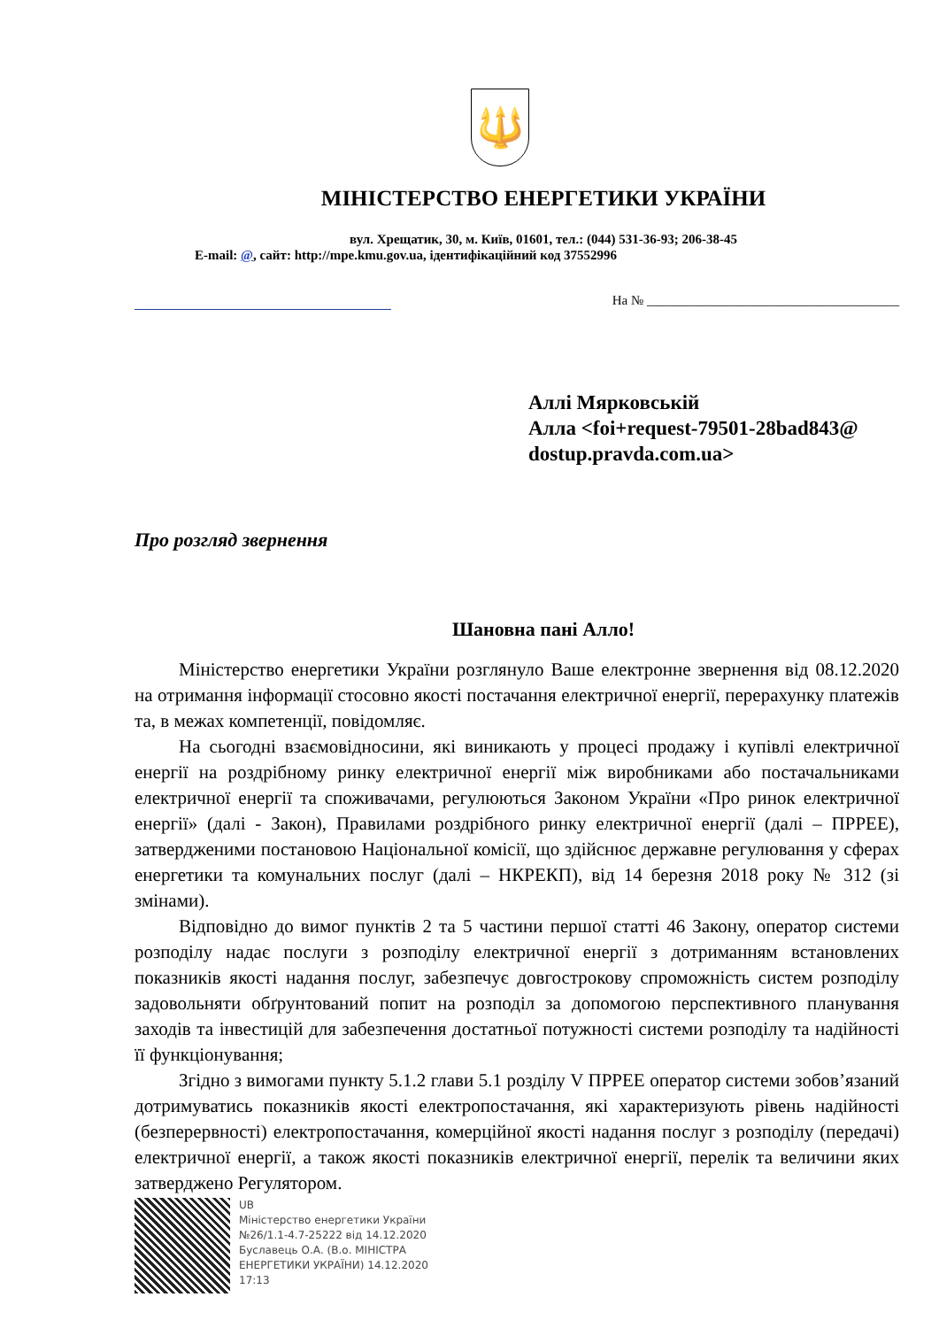🔱
МІНІСТЕРСТВО ЕНЕРГЕТИКИ УКРАЇНИ
вул. Хрещатик, 30, м. Київ, 01601, тел.: (044) 531-36-93; 206-38-45
E-mail: @, сайт: http://mpe.kmu.gov.ua, ідентифікаційний код 37552996
На № ______________________________________
Аллі Мярковській
Алла <foi+request-79501-28bad843@
dostup.pravda.com.ua>
Про розгляд звернення
Шановна пані Алло!
Міністерство енергетики України розглянуло Ваше електронне звернення від 08.12.2020 на отримання інформації стосовно якості постачання електричної енергії, перерахунку платежів та, в межах компетенції, повідомляє.
На сьогодні взаємовідносини, які виникають у процесі продажу і купівлі електричної енергії на роздрібному ринку електричної енергії між виробниками або постачальниками електричної енергії та споживачами, регулюються Законом України «Про ринок електричної енергії» (далі - Закон), Правилами роздрібного ринку електричної енергії (далі – ПРРЕЕ), затвердженими постановою Національної комісії, що здійснює державне регулювання у сферах енергетики та комунальних послуг (далі – НКРЕКП), від 14 березня 2018 року № 312 (зі змінами).
Відповідно до вимог пунктів 2 та 5 частини першої статті 46 Закону, оператор системи розподілу надає послуги з розподілу електричної енергії з дотриманням встановлених показників якості надання послуг, забезпечує довгострокову спроможність систем розподілу задовольняти обґрунтований попит на розподіл за допомогою перспективного планування заходів та інвестицій для забезпечення достатньої потужності системи розподілу та надійності її функціонування;
Згідно з вимогами пункту 5.1.2 глави 5.1 розділу V ПРРЕЕ оператор системи зобов’язаний дотримуватись показників якості електропостачання, які характеризують рівень надійності (безперервності) електропостачання, комерційної якості надання послуг з розподілу (передачі) електричної енергії, а також якості показників електричної енергії, перелік та величини яких затверджено Регулятором.
UB
Міністерство енергетики України
№26/1.1-4.7-25222 від 14.12.2020
Буславець О.А. (В.о. МІНІСТРА
ЕНЕРГЕТИКИ УКРАЇНИ) 14.12.2020
17:13